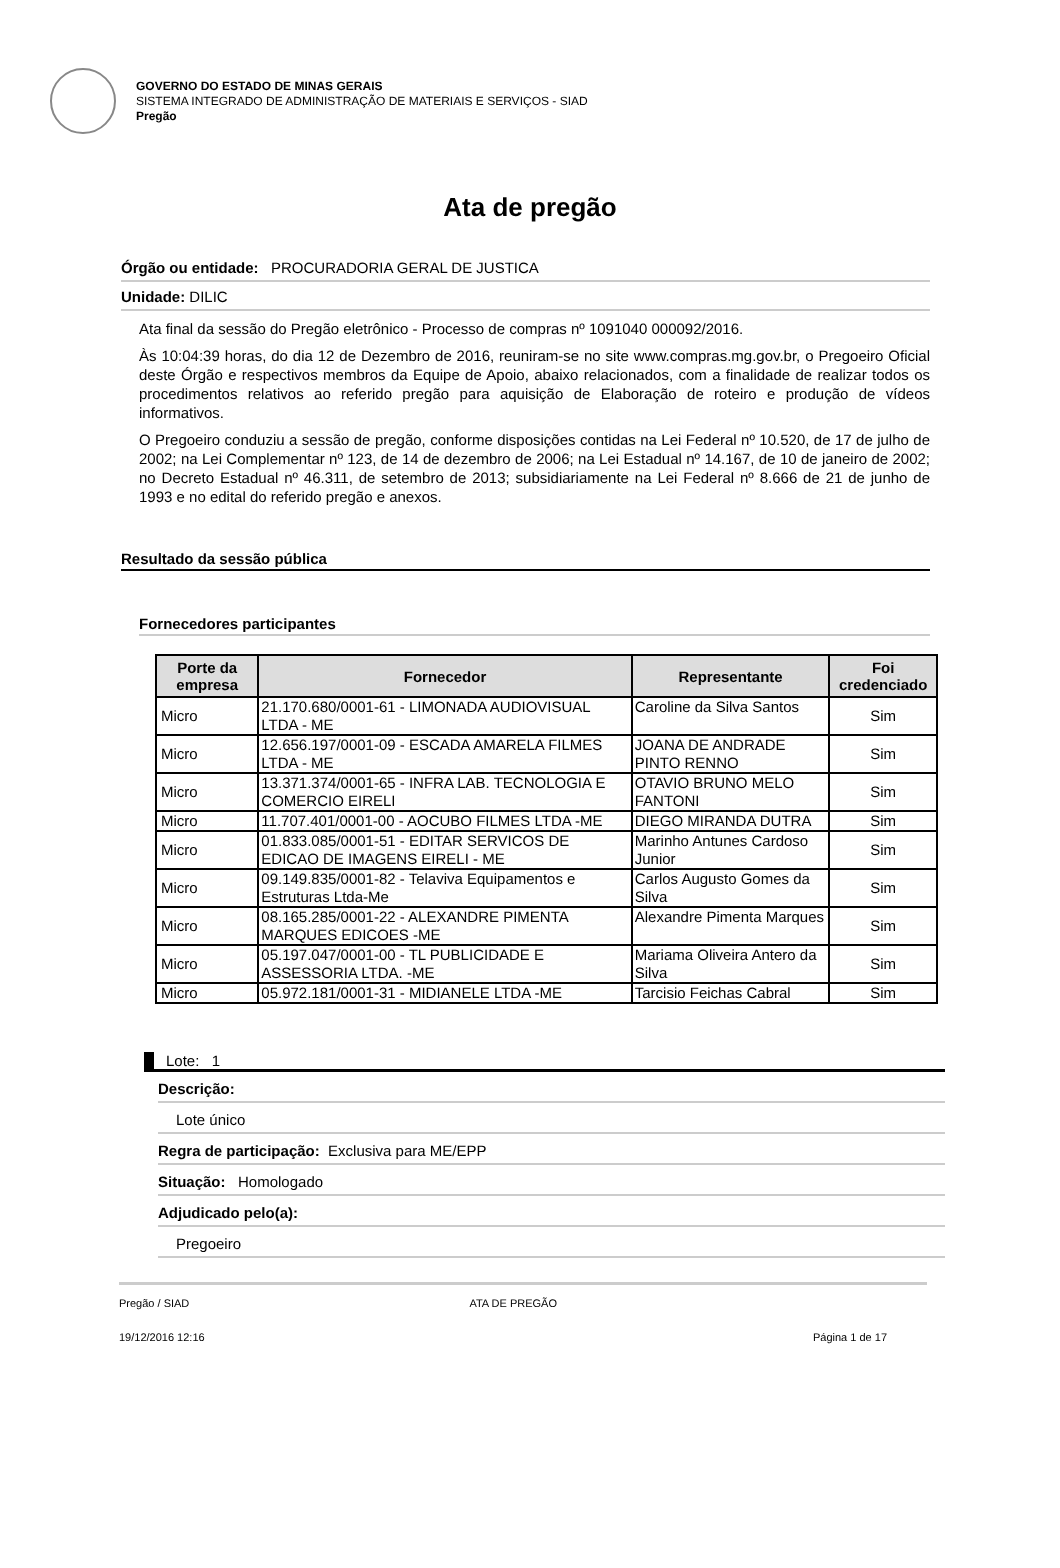GOVERNO DO ESTADO DE MINAS GERAIS
SISTEMA INTEGRADO DE ADMINISTRAÇÃO DE MATERIAIS E SERVIÇOS - SIAD
Pregão
Ata de pregão
Órgão ou entidade: PROCURADORIA GERAL DE JUSTICA
Unidade: DILIC
Ata final da sessão do Pregão eletrônico - Processo de compras nº 1091040 000092/2016.
Às 10:04:39 horas, do dia 12 de Dezembro de 2016, reuniram-se no site www.compras.mg.gov.br, o Pregoeiro Oficial deste Órgão e respectivos membros da Equipe de Apoio, abaixo relacionados, com a finalidade de realizar todos os procedimentos relativos ao referido pregão para aquisição de Elaboração de roteiro e produção de vídeos informativos.
O Pregoeiro conduziu a sessão de pregão, conforme disposições contidas na Lei Federal nº 10.520, de 17 de julho de 2002; na Lei Complementar nº 123, de 14 de dezembro de 2006; na Lei Estadual nº 14.167, de 10 de janeiro de 2002; no Decreto Estadual nº 46.311, de setembro de 2013; subsidiariamente na Lei Federal nº 8.666 de 21 de junho de 1993 e no edital do referido pregão e anexos.
Resultado da sessão pública
Fornecedores participantes
| Porte da empresa | Fornecedor | Representante | Foi credenciado |
| --- | --- | --- | --- |
| Micro | 21.170.680/0001-61 - LIMONADA AUDIOVISUAL LTDA - ME | Caroline da Silva Santos | Sim |
| Micro | 12.656.197/0001-09 - ESCADA AMARELA FILMES LTDA - ME | JOANA DE ANDRADE PINTO RENNO | Sim |
| Micro | 13.371.374/0001-65 - INFRA LAB. TECNOLOGIA E COMERCIO EIRELI | OTAVIO BRUNO MELO FANTONI | Sim |
| Micro | 11.707.401/0001-00 - AOCUBO FILMES LTDA -ME | DIEGO MIRANDA DUTRA | Sim |
| Micro | 01.833.085/0001-51 - EDITAR SERVICOS DE EDICAO DE IMAGENS EIRELI - ME | Marinho Antunes Cardoso Junior | Sim |
| Micro | 09.149.835/0001-82 - Telaviva Equipamentos e Estruturas Ltda-Me | Carlos Augusto Gomes da Silva | Sim |
| Micro | 08.165.285/0001-22 - ALEXANDRE PIMENTA MARQUES EDICOES -ME | Alexandre Pimenta Marques | Sim |
| Micro | 05.197.047/0001-00 - TL PUBLICIDADE E ASSESSORIA LTDA. -ME | Mariama Oliveira Antero da Silva | Sim |
| Micro | 05.972.181/0001-31 - MIDIANELE LTDA -ME | Tarcisio Feichas Cabral | Sim |
Lote: 1
Descrição:
Lote único
Regra de participação: Exclusiva para ME/EPP
Situação: Homologado
Adjudicado pelo(a):
Pregoeiro
Pregão / SIAD ATA DE PREGÃO
19/12/2016 12:16 Página 1 de 17